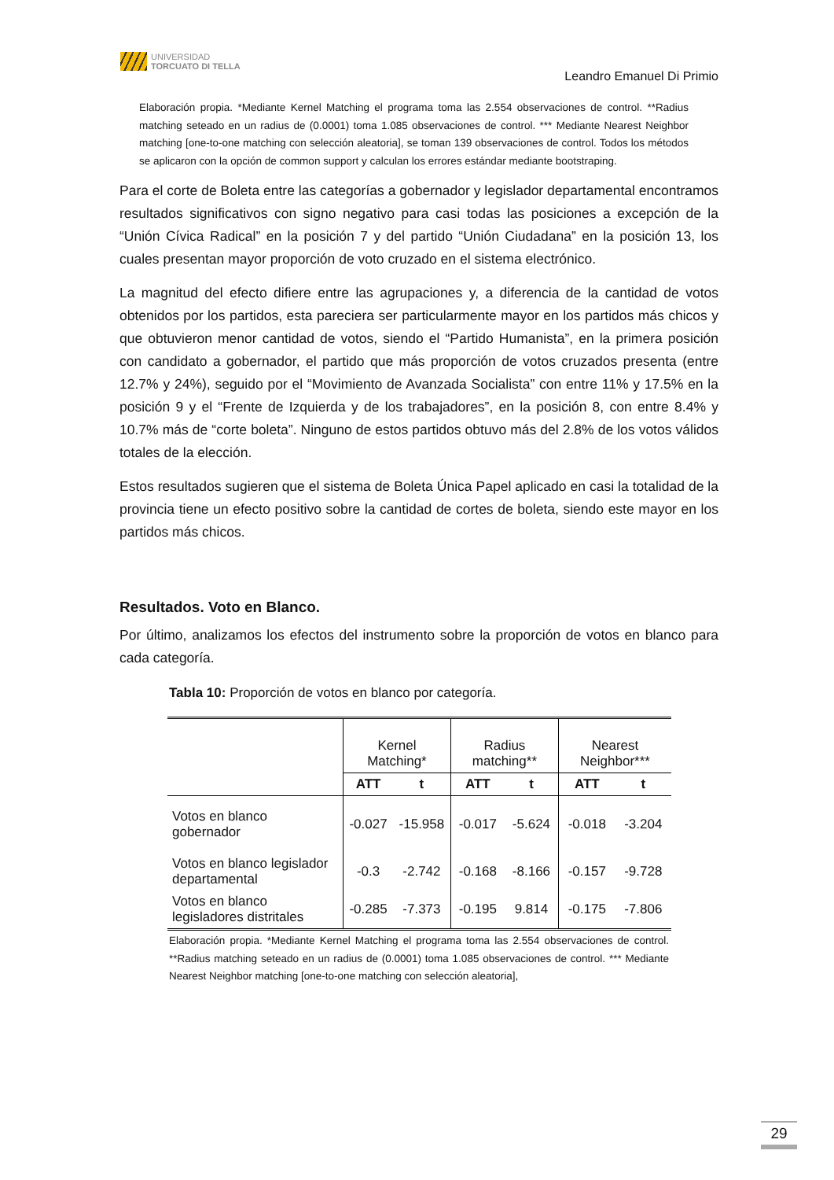UNIVERSIDAD
TORCUATO DI TELLA
Leandro Emanuel Di Primio
Elaboración propia. *Mediante Kernel Matching el programa toma las 2.554 observaciones de control. **Radius matching seteado en un radius de (0.0001) toma 1.085 observaciones de control. *** Mediante Nearest Neighbor matching [one-to-one matching con selección aleatoria], se toman 139 observaciones de control. Todos los métodos se aplicaron con la opción de common support y calculan los errores estándar mediante bootstraping.
Para el corte de Boleta entre las categorías a gobernador y legislador departamental encontramos resultados significativos con signo negativo para casi todas las posiciones a excepción de la “Unión Cívica Radical” en la posición 7 y del partido “Unión Ciudadana” en la posición 13, los cuales presentan mayor proporción de voto cruzado en el sistema electrónico.
La magnitud del efecto difiere entre las agrupaciones y, a diferencia de la cantidad de votos obtenidos por los partidos, esta pareciera ser particularmente mayor en los partidos más chicos y que obtuvieron menor cantidad de votos, siendo el “Partido Humanista”, en la primera posición con candidato a gobernador, el partido que más proporción de votos cruzados presenta (entre 12.7% y 24%), seguido por el “Movimiento de Avanzada Socialista” con entre 11% y 17.5% en la posición 9 y el “Frente de Izquierda y de los trabajadores”, en la posición 8, con entre 8.4% y 10.7% más de “corte boleta”. Ninguno de estos partidos obtuvo más del 2.8% de los votos válidos totales de la elección.
Estos resultados sugieren que el sistema de Boleta Única Papel aplicado en casi la totalidad de la provincia tiene un efecto positivo sobre la cantidad de cortes de boleta, siendo este mayor en los partidos más chicos.
Resultados. Voto en Blanco.
Por último, analizamos los efectos del instrumento sobre la proporción de votos en blanco para cada categoría.
Tabla 10: Proporción de votos en blanco por categoría.
| | Kernel Matching* | | Radius matching** | | Nearest Neighbor*** | |
| | ATT | t | ATT | t | ATT | t |
| Votos en blanco gobernador | -0.027 | -15.958 | -0.017 | -5.624 | -0.018 | -3.204 |
| Votos en blanco legislador departamental | -0.3 | -2.742 | -0.168 | -8.166 | -0.157 | -9.728 |
| Votos en blanco legisladores distritales | -0.285 | -7.373 | -0.195 | 9.814 | -0.175 | -7.806 |
Elaboración propia. *Mediante Kernel Matching el programa toma las 2.554 observaciones de control. **Radius matching seteado en un radius de (0.0001) toma 1.085 observaciones de control. *** Mediante Nearest Neighbor matching [one-to-one matching con selección aleatoria],
29